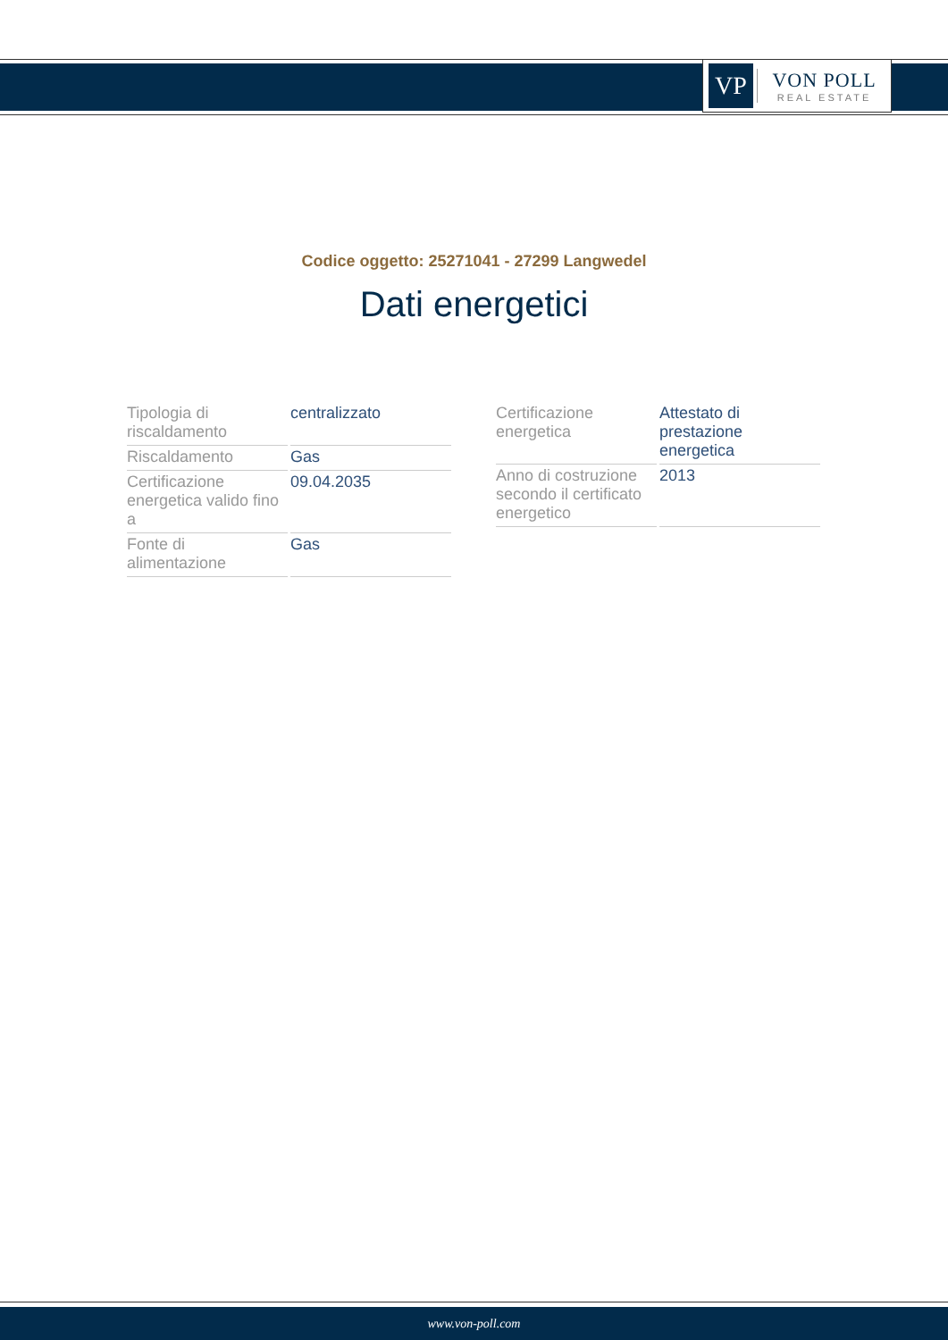VP
VON POLL
REAL ESTATE
Codice oggetto: 25271041 - 27299 Langwedel
Dati energetici
| Tipologia di riscaldamento | centralizzato |
| Riscaldamento | Gas |
| Certificazione energetica valido fino a | 09.04.2035 |
| Fonte di alimentazione | Gas |
| Certificazione energetica | Attestato di prestazione energetica |
| Anno di costruzione secondo il certificato energetico | 2013 |
www.von-poll.com